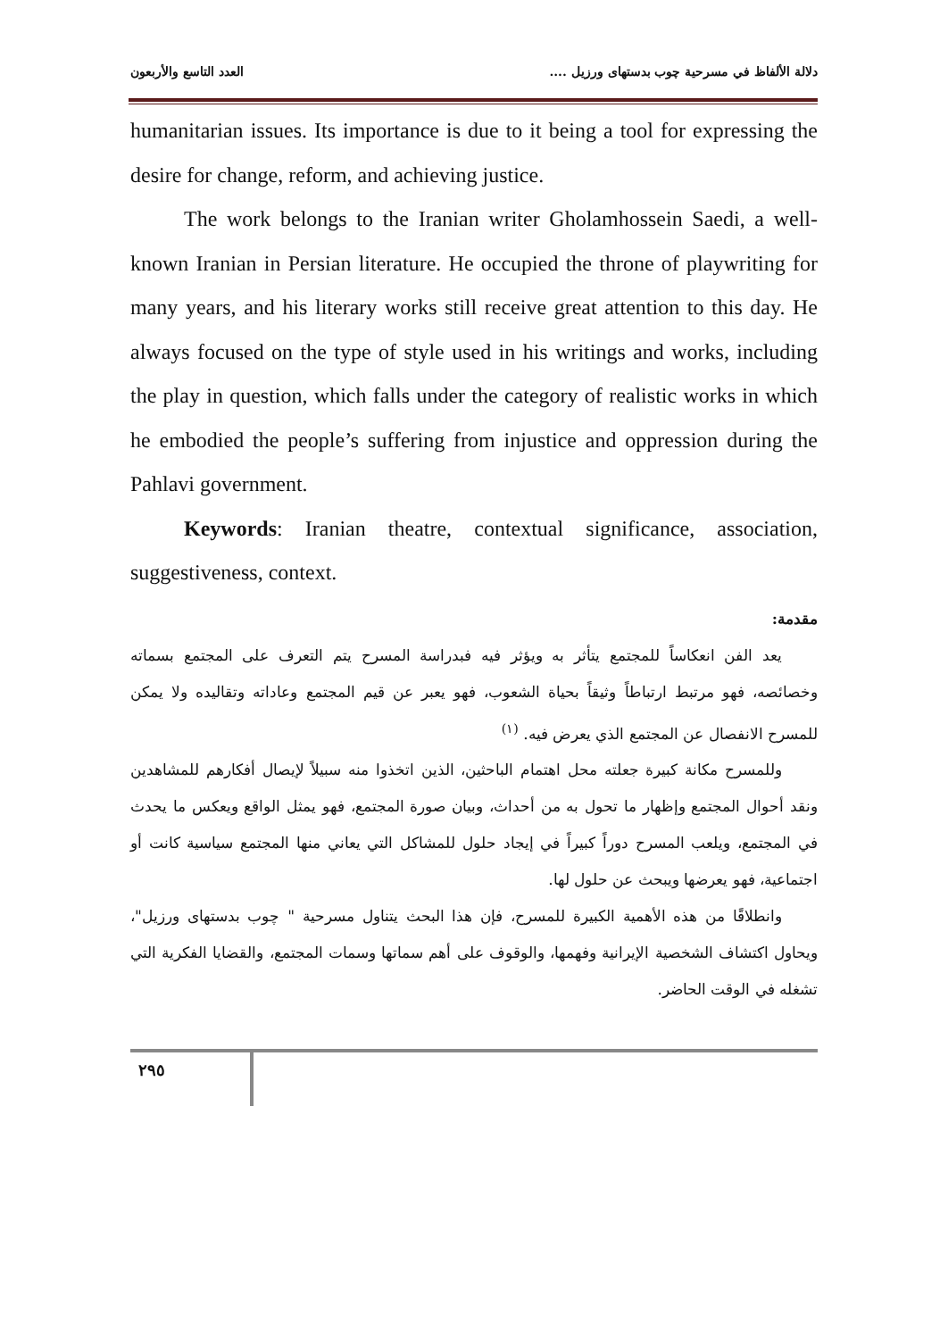دلالة الألفاظ في مسرحية چوب بدستهای ورزیل .... العدد التاسع والأربعون
humanitarian issues. Its importance is due to it being a tool for expressing the desire for change, reform, and achieving justice.
The work belongs to the Iranian writer Gholamhossein Saedi, a well-known Iranian in Persian literature. He occupied the throne of playwriting for many years, and his literary works still receive great attention to this day. He always focused on the type of style used in his writings and works, including the play in question, which falls under the category of realistic works in which he embodied the people’s suffering from injustice and oppression during the Pahlavi government.
Keywords: Iranian theatre, contextual significance, association, suggestiveness, context.
مقدمة:
يعد الفن انعكاساً للمجتمع يتأثر به ويؤثر فيه فبدراسة المسرح يتم التعرف على المجتمع بسماته وخصائصه، فهو مرتبط ارتباطاً وثيقاً بحياة الشعوب، فهو يعبر عن قيم المجتمع وعاداته وتقاليده ولا يمكن للمسرح الانفصال عن المجتمع الذي يعرض فيه. <sup>(١)</sup>
وللمسرح مكانة كبيرة جعلته محل اهتمام الباحثين، الذين اتخذوا منه سبيلاً لإيصال أفكارهم للمشاهدين ونقد أحوال المجتمع وإظهار ما تحول به من أحداث، وبيان صورة المجتمع، فهو يمثل الواقع ويعكس ما يحدث في المجتمع، ويلعب المسرح دوراً كبيراً في إيجاد حلول للمشاكل التي يعاني منها المجتمع سياسية كانت أو اجتماعية، فهو يعرضها ويبحث عن حلول لها.
وانطلاقًا من هذه الأهمية الكبيرة للمسرح، فإن هذا البحث يتناول مسرحية " چوب بدستهای ورزیل"، ويحاول اكتشاف الشخصية الإيرانية وفهمها، والوقوف على أهم سماتها وسمات المجتمع، والقضايا الفكرية التي تشغله في الوقت الحاضر.
٢٩٥